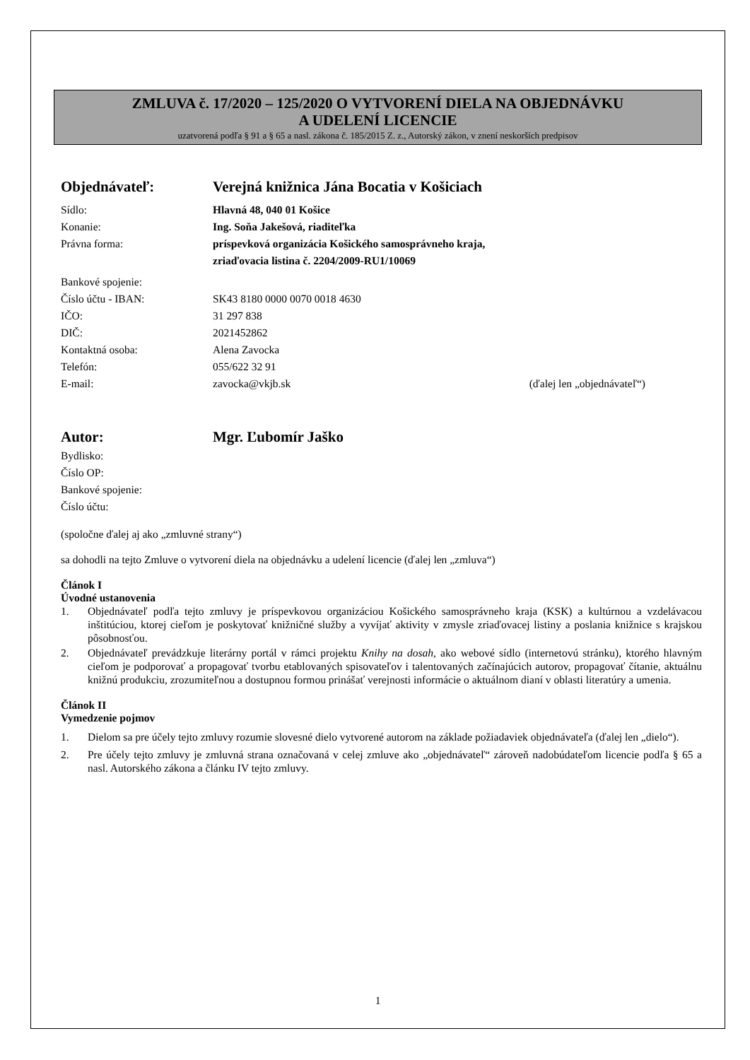ZMLUVA č. 17/2020 – 125/2020 O VYTVORENÍ DIELA NA OBJEDNÁVKU
A UDELENÍ LICENCIE
uzatvorená podľa § 91 a § 65 a nasl. zákona č. 185/2015 Z. z., Autorský zákon, v znení neskorších predpisov
Objednávateľ: Verejná knižnica Jána Bocatia v Košiciach
Sídlo: Hlavná 48, 040 01 Košice
Konanie: Ing. Soňa Jakešová, riaditeľka
Právna forma: príspevková organizácia Košického samosprávneho kraja,
zriaďovacia listina č. 2204/2009-RU1/10069
Bankové spojenie:
Číslo účtu - IBAN: SK43 8180 0000 0070 0018 4630
IČO: 31 297 838
DIČ: 2021452862
Kontaktná osoba: Alena Zavocka
Telefón: 055/622 32 91
E-mail: zavocka@vkjb.sk (ďalej len „objednávateľ“)
Autor: Mgr. Ľubomír Jaško
Bydlisko:
Číslo OP:
Bankové spojenie:
Číslo účtu:
(spoločne ďalej aj ako „zmluvné strany“)
sa dohodli na tejto Zmluve o vytvorení diela na objednávku a udelení licencie (ďalej len „zmluva“)
Článok I
Úvodné ustanovenia
1. Objednávateľ podľa tejto zmluvy je príspevkovou organizáciou Košického samosprávneho kraja (KSK) a kultúrnou a vzdelávacou inštitúciou, ktorej cieľom je poskytovať knižničné služby a vyvíjať aktivity v zmysle zriaďovacej listiny a poslania knižnice s krajskou pôsobnosťou.
2. Objednávateľ prevádzkuje literárny portál v rámci projektu Knihy na dosah, ako webové sídlo (internetovú stránku), ktorého hlavným cieľom je podporovať a propagovať tvorbu etablovaných spisovateľov i talentovaných začínajúcich autorov, propagovať čítanie, aktuálnu knižnú produkciu, zrozumiteľnou a dostupnou formou prinášať verejnosti informácie o aktuálnom dianí v oblasti literatúry a umenia.
Článok II
Vymedzenie pojmov
1. Dielom sa pre účely tejto zmluvy rozumie slovesné dielo vytvorené autorom na základe požiadaviek objednávateľa (ďalej len „dielo“).
2. Pre účely tejto zmluvy je zmluvná strana označovaná v celej zmluve ako „objednávateľ“ zároveň nadobúdateľom licencie podľa § 65 a nasl. Autorského zákona a článku IV tejto zmluvy.
1